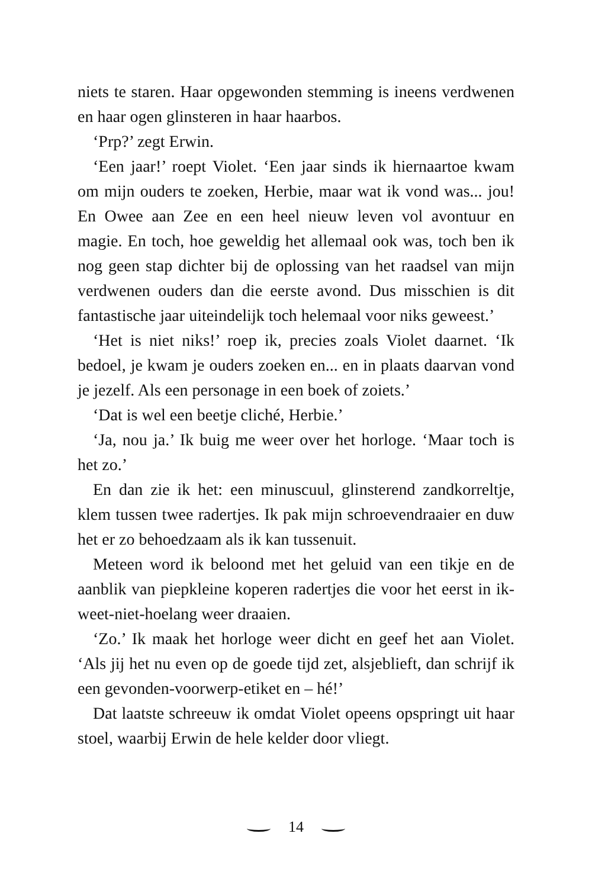niets te staren. Haar opgewonden stemming is ineens verdwenen en haar ogen glinsteren in haar haarbos.
‘Prp?’ zegt Erwin.
‘Een jaar!’ roept Violet. ‘Een jaar sinds ik hiernaartoe kwam om mijn ouders te zoeken, Herbie, maar wat ik vond was... jou! En Owee aan Zee en een heel nieuw leven vol avontuur en magie. En toch, hoe geweldig het allemaal ook was, toch ben ik nog geen stap dichter bij de oplossing van het raadsel van mijn verdwenen ouders dan die eerste avond. Dus misschien is dit fantastische jaar uiteindelijk toch helemaal voor niks geweest.’
‘Het is niet niks!’ roep ik, precies zoals Violet daarnet. ‘Ik bedoel, je kwam je ouders zoeken en... en in plaats daarvan vond je jezelf. Als een personage in een boek of zoiets.’
‘Dat is wel een beetje cliché, Herbie.’
‘Ja, nou ja.’ Ik buig me weer over het horloge. ‘Maar toch is het zo.’
En dan zie ik het: een minuscuul, glinsterend zandkorreltje, klem tussen twee radertjes. Ik pak mijn schroevendraaier en duw het er zo behoedzaam als ik kan tussenuit.
Meteen word ik beloond met het geluid van een tikje en de aanblik van piepkleine koperen radertjes die voor het eerst in ik-weet-niet-hoelang weer draaien.
‘Zo.’ Ik maak het horloge weer dicht en geef het aan Violet. ‘Als jij het nu even op de goede tijd zet, alsjeblieft, dan schrijf ik een gevonden-voorwerp-etiket en – hé!’
Dat laatste schreeuw ik omdat Violet opeens opspringt uit haar stoel, waarbij Erwin de hele kelder door vliegt.
14